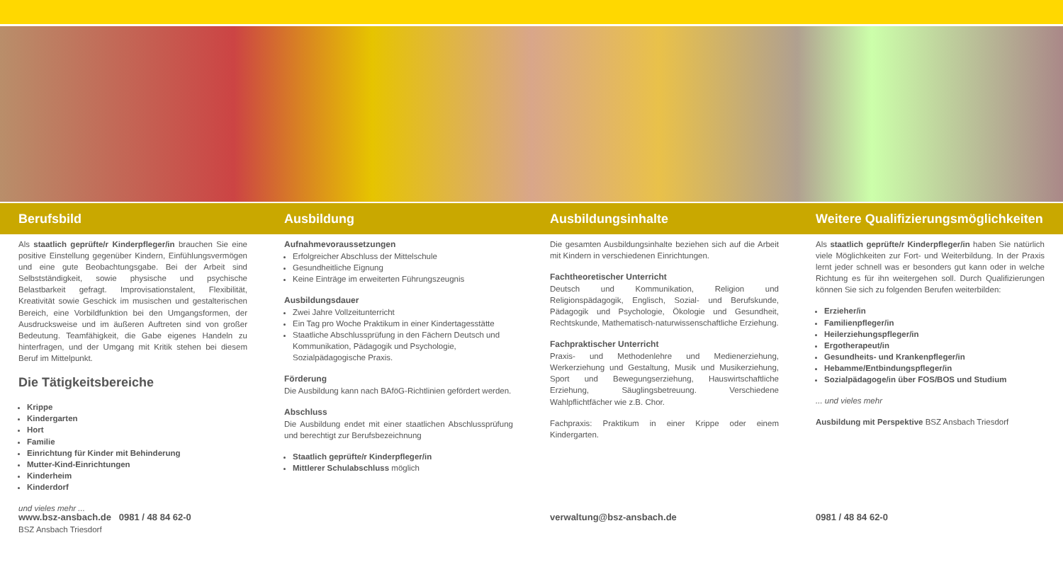Berufsbild Ausbildung Ausbildungsinhalte Weitere Qualifizierungsmöglichkeiten
Als staatlich geprüfte/r Kinderpfleger/in brauchen Sie eine positive Einstellung gegenüber Kindern, Einfühlungsvermögen und eine gute Beobachtungsgabe. Bei der Arbeit sind Selbstständigkeit, sowie physische und psychische Belastbarkeit gefragt. Improvisationstalent, Flexibilität, Kreativität sowie Geschick im musischen und gestalterischen Bereich, eine Vorbildfunktion bei den Umgangsformen, der Ausdrucksweise und im äußeren Auftreten sind von großer Bedeutung. Teamfähigkeit, die Gabe eigenes Handeln zu hinterfragen, und der Umgang mit Kritik stehen bei diesem Beruf im Mittelpunkt.
Die Tätigkeitsbereiche
Krippe
Kindergarten
Hort
Familie
Einrichtung für Kinder mit Behinderung
Mutter-Kind-Einrichtungen
Kinderheim
Kinderdorf
und vieles mehr ...
BSZ Ansbach Triesdorf
Aufnahmevoraussetzungen
Erfolgreicher Abschluss der Mittelschule
Gesundheitliche Eignung
Keine Einträge im erweiterten Führungszeugnis
Ausbildungsdauer
Zwei Jahre Vollzeitunterricht
Ein Tag pro Woche Praktikum in einer Kindertagesstätte
Staatliche Abschlussprüfung in den Fächern Deutsch und Kommunikation, Pädagogik und Psychologie, Sozialpädagogische Praxis.
Förderung
Die Ausbildung kann nach BAföG-Richtlinien gefördert werden.
Abschluss
Die Ausbildung endet mit einer staatlichen Abschlussprüfung und berechtigt zur Berufsbezeichnung
Staatlich geprüfte/r Kinderpfleger/in
Mittlerer Schulabschluss möglich
Die gesamten Ausbildungsinhalte beziehen sich auf die Arbeit mit Kindern in verschiedenen Einrichtungen.
Fachtheoretischer Unterricht
Deutsch und Kommunikation, Religion und Religionspädagogik, Englisch, Sozial- und Berufskunde, Pädagogik und Psychologie, Ökologie und Gesundheit, Rechtskunde, Mathematisch-naturwissenschaftliche Erziehung.
Fachpraktischer Unterricht
Praxis- und Methodenlehre und Medienerziehung, Werkerziehung und Gestaltung, Musik und Musikerziehung, Sport und Bewegungserziehung, Hauswirtschaftliche Erziehung, Säuglingsbetreuung. Verschiedene Wahlpflichtfächer wie z.B. Chor.
Fachpraxis: Praktikum in einer Krippe oder einem Kindergarten.
Als staatlich geprüfte/r Kinderpfleger/in haben Sie natürlich viele Möglichkeiten zur Fort- und Weiterbildung. In der Praxis lernt jeder schnell was er besonders gut kann oder in welche Richtung es für ihn weitergehen soll. Durch Qualifizierungen können Sie sich zu folgenden Berufen weiterbilden:
Erzieher/in
Familienpfleger/in
Heilerziehungspfleger/in
Ergotherapeut/in
Gesundheits- und Krankenpfleger/in
Hebamme/Entbindungspfleger/in
Sozialpädagoge/in über FOS/BOS und Studium
... und vieles mehr
Ausbildung mit Perspektive BSZ Ansbach Triesdorf
www.bsz-ansbach.de 0981 / 48 84 62-0 verwaltung@bsz-ansbach.de 0981 / 48 84 62-0